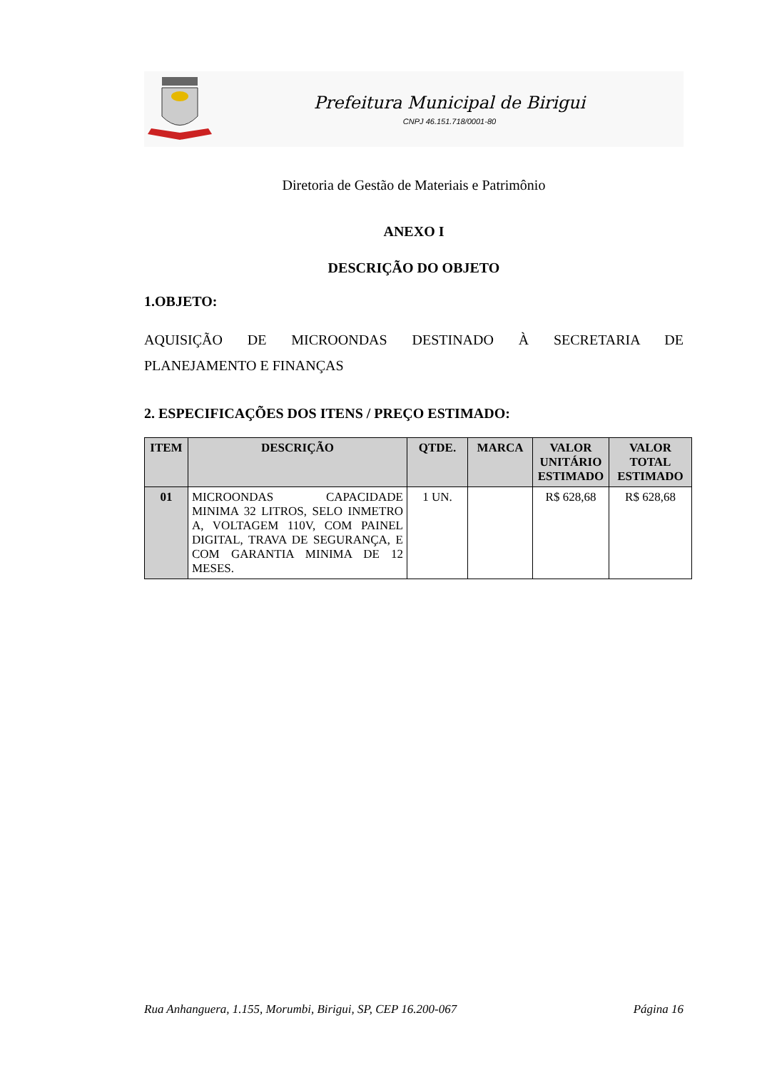Prefeitura Municipal de Birigui
CNPJ 46.151.718/0001-80
Diretoria de Gestão de Materiais e Patrimônio
ANEXO I
DESCRIÇÃO DO OBJETO
1.OBJETO:
AQUISIÇÃO DE MICROONDAS DESTINADO À SECRETARIA DE
PLANEJAMENTO E FINANÇAS
2. ESPECIFICAÇÕES DOS ITENS / PREÇO ESTIMADO:
| ITEM | DESCRIÇÃO | QTDE. | MARCA | VALOR UNITÁRIO ESTIMADO | VALOR TOTAL ESTIMADO |
| --- | --- | --- | --- | --- | --- |
| 01 | MICROONDAS CAPACIDADE MINIMA 32 LITROS, SELO INMETRO A, VOLTAGEM 110V, COM PAINEL DIGITAL, TRAVA DE SEGURANÇA, E COM GARANTIA MINIMA DE 12 MESES. | 1 UN. | | R$ 628,68 | R$ 628,68 |
Rua Anhanguera, 1.155, Morumbi, Birigui, SP, CEP 16.200-067 Página 16